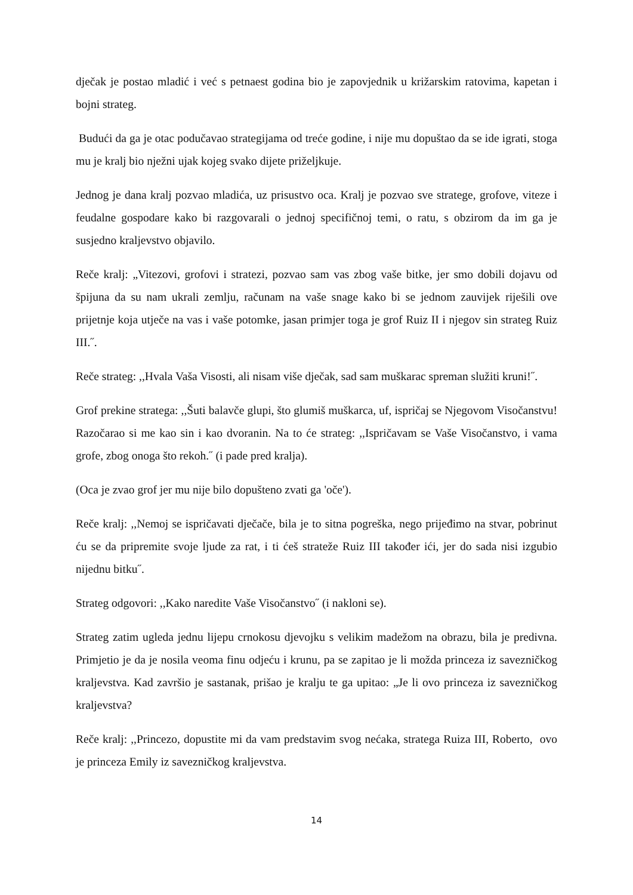dječak je postao mladić i već s petnaest godina bio je zapovjednik u križarskim ratovima, kapetan i bojni strateg.
Budući da ga je otac podučavao strategijama od treće godine, i nije mu dopuštao da se ide igrati, stoga mu je kralj bio nježni ujak kojeg svako dijete priželjkuje.
Jednog je dana kralj pozvao mladića, uz prisustvo oca. Kralj je pozvao sve stratege, grofove, viteze i feudalne gospodare kako bi razgovarali o jednoj specifičnoj temi, o ratu, s obzirom da im ga je susjedno kraljevstvo objavilo.
Reče kralj: „Vitezovi, grofovi i stratezi, pozvao sam vas zbog vaše bitke, jer smo dobili dojavu od špijuna da su nam ukrali zemlju, računam na vaše snage kako bi se jednom zauvijek riješili ove prijetnje koja utječe na vas i vaše potomke, jasan primjer toga je grof Ruiz II i njegov sin strateg Ruiz III.˝.
Reče strateg: ,,Hvala Vaša Visosti, ali nisam više dječak, sad sam muškarac spreman služiti kruni!˝.
Grof prekine stratega: ,,Šuti balavče glupi, što glumiš muškarca, uf, ispričaj se Njegovom Visočanstvu! Razočarao si me kao sin i kao dvoranin. Na to će strateg: ,,Ispričavam se Vaše Visočanstvo, i vama grofe, zbog onoga što rekoh.˝ (i pade pred kralja).
(Oca je zvao grof jer mu nije bilo dopušteno zvati ga 'oče').
Reče kralj: ,,Nemoj se ispričavati dječače, bila je to sitna pogreška, nego prijeđimo na stvar, pobrinut ću se da pripremite svoje ljude za rat, i ti ćeš strateže Ruiz III također ići, jer do sada nisi izgubio nijednu bitku˝.
Strateg odgovori: ,,Kako naredite Vaše Visočanstvo˝ (i nakloni se).
Strateg zatim ugleda jednu lijepu crnokosu djevojku s velikim madežom na obrazu, bila je predivna. Primjetio je da je nosila veoma finu odjeću i krunu, pa se zapitao je li možda princeza iz savezničkog kraljevstva. Kad završio je sastanak, prišao je kralju te ga upitao: „Je li ovo princeza iz savezničkog kraljevstva?
Reče kralj: ,,Princezo, dopustite mi da vam predstavim svog nećaka, stratega Ruiza III, Roberto, ovo je princeza Emily iz savezničkog kraljevstva.
14